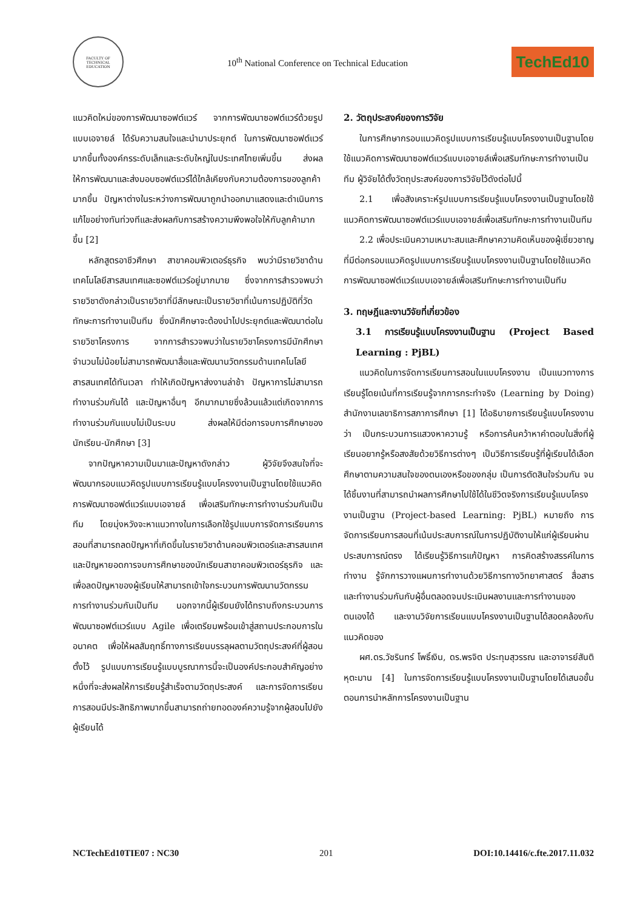FACULTY OF TECHNICAL EDUCATION
10<sup>th</sup> National Conference on Technical Education
TechEd10
แนวคิดใหม่ของการพัฒนาซอฟต์แวร์ จากการพัฒนาซอฟต์แวร์ด้วยรูปแบบเอจายล์ ได้รับความสนใจและนำมาประยุกต์ ในการพัฒนาซอฟต์แวร์มากขึ้นทั้งองค์กรระดับเล็กและระดับใหญ่ในประเทศไทยเพิ่มขึ้น ส่งผลให้การพัฒนาและส่งมอบซอฟต์แวร์ได้ใกล้เคียงกับความต้องการของลูกค้ามากขึ้น ปัญหาต่างในระหว่างการพัฒนาถูกนำออกมาแสดงและดำเนินการแก้ไขอย่างทันท่วงทีและส่งผลกับการสร้างความพึงพอใจให้กับลูกค้ามากขึ้น [2]
หลักสูตรอาชีวศึกษา สาขาคอมพิวเตอร์ธุรกิจ พบว่ามีรายวิชาด้านเทคโนโลยีสารสนเทศและซอฟต์แวร์อยู่มากมาย ซึ่งจากการสำรวจพบว่ารายวิชาดังกล่าวเป็นรายวิชาที่มีลักษณะเป็นรายวิชาที่เน้นการปฏิบัติที่วัดทักษะการทำงานเป็นทีม ซึ่งนักศึกษาจะต้องนำไปประยุกต์และพัฒนาต่อในรายวิชาโครงการ จากการสำรวจพบว่าในรายวิชาโครงการมีนักศึกษาจำนวนไม่น้อยไม่สามารถพัฒนาสื่อและพัฒนานวัตกรรมด้านเทคโนโลยีสารสนเทศได้ทันเวลา ทำให้เกิดปัญหาส่งงานล่าช้า ปัญหาการไม่สามารถทำงานร่วมกันได้ และปัญหาอื่นๆ อีกมากมายซึ่งล้วนแล้วแต่เกิดจากการทำงานร่วมกันแบบไม่เป็นระบบ ส่งผลให้มีต่อการจบการศึกษาของนักเรียน-นักศึกษา [3]
จากปัญหาความเป็นมาและปัญหาดังกล่าว ผู้วิจัยจึงสนใจที่จะพัฒนากรอบแนวคิดรูปแบบการเรียนรู้แบบโครงงานเป็นฐานโดยใช้แนวคิดการพัฒนาซอฟต์แวร์แบบเอจายล์ เพื่อเสริมทักษะการทำงานร่วมกันเป็นทีม โดยมุ่งหวังจะหาแนวทางในการเลือกใช้รูปแบบการจัดการเรียนการสอนที่สามารถลดปัญหาที่เกิดขึ้นในรายวิชาด้านคอมพิวเตอร์และสารสนเทศและปัญหายอดการจบการศึกษาของนักเรียนสาขาคอมพิวเตอร์ธุรกิจ และเพื่อลดปัญหาของผู้เรียนให้สามารถเข้าใจกระบวนการพัฒนานวัตกรรม การทำงานร่วมกันเป็นทีม นอกจากนี้ผู้เรียนยังได้ทราบถึงกระบวนการพัฒนาซอฟต์แวร์แบบ Agile เพื่อเตรียมพร้อมเข้าสู่สถานประกอบการในอนาคต เพื่อให้ผลสัมฤทธิ์ทางการเรียนบรรลุผลตามวัตถุประสงค์ที่ผู้สอนตั้งไว้ รูปแบบการเรียนรู้แบบบูรณาการนี้จะเป็นองค์ประกอบสำคัญอย่างหนึ่งที่จะส่งผลให้การเรียนรู้สำเร็จตามวัตถุประสงค์ และการจัดการเรียนการสอนมีประสิทธิภาพมากขึ้นสามารถถ่ายทอดองค์ความรู้จากผู้สอนไปยังผู้เรียนได้
2. วัตถุประสงค์ของการวิจัย
ในการศึกษากรอบแนวคิดรูปแบบการเรียนรู้แบบโครงงานเป็นฐานโดยใช้แนวคิดการพัฒนาซอฟต์แวร์แบบเอจายล์เพื่อเสริมทักษะการทำงานเป็นทีม ผู้วิจัยได้ตั้งวัตถุประสงค์ของการวิจัยไว้ดังต่อไปนี้
2.1 เพื่อสังเคราะห์รูปแบบการเรียนรู้แบบโครงงานเป็นฐานโดยใช้แนวคิดการพัฒนาซอฟต์แวร์แบบเอจายล์เพื่อเสริมทักษะการทำงานเป็นทีม
2.2 เพื่อประเมินความเหมาะสมและศึกษาความคิดเห็นของผู้เชี่ยวชาญที่มีต่อกรอบแนวคิดรูปแบบการเรียนรู้แบบโครงงานเป็นฐานโดยใช้แนวคิดการพัฒนาซอฟต์แวร์แบบเอจายล์เพื่อเสริมทักษะการทำงานเป็นทีม
3. ทฤษฎีและงานวิจัยที่เกี่ยวข้อง
3.1 การเรียนรู้แบบโครงงานเป็นฐาน (Project Based Learning : PjBL)
แนวคิดในการจัดการเรียนการสอนในแบบโครงงาน เป็นแนวทางการเรียนรู้โดยเน้นที่การเรียนรู้จากการกระทำจริง (Learning by Doing) สำนักงานเลขาธิการสภาการศึกษา [1] ได้อธิบายการเรียนรู้แบบโครงงานว่า เป็นกระบวนการแสวงหาความรู้ หรือการค้นคว้าหาคำตอบในสิ่งที่ผู้เรียนอยากรู้หรือสงสัยด้วยวิธีการต่างๆ เป็นวิธีการเรียนรู้ที่ผู้เรียนได้เลือกศึกษาตามความสนใจของตนเองหรือของกลุ่ม เป็นการตัดสินใจร่วมกัน จนได้ชิ้นงานที่สามารถนำผลการศึกษาไปใช้ได้ในชีวิตจริงการเรียนรู้แบบโครงงานเป็นฐาน (Project-based Learning: PjBL) หมายถึง การจัดการเรียนการสอนที่เน้นประสบการณ์ในการปฏิบัติงานให้แก่ผู้เรียนผ่านประสบการณ์ตรง ได้เรียนรู้วิธีการแก้ปัญหา การคิดสร้างสรรค์ในการทำงาน รู้จักการวางแผนการทำงานด้วยวิธีการทางวิทยาศาสตร์ สื่อสารและทำงานร่วมกันกับผู้อื่นตลอดจนประเมินผลงานและการทำงานของตนเองได้ และงานวิจัยการเรียนแบบโครงงานเป็นฐานได้สอดคล้องกับแนวคิดของ
ผศ.ดร.วัชรินทร์ โพธิ์เงิน, ดร.พรจิต ประทุมสุวรรณ และอาจารย์สันติ หุตะมาน [4] ในการจัดการเรียนรู้แบบโครงงานเป็นฐานโดยได้เสนอขั้นตอนการนำหลักการโครงงานเป็นฐาน
NCTechEd10TIE07 : NC30 201 DOI:10.14416/c.fte.2017.11.032